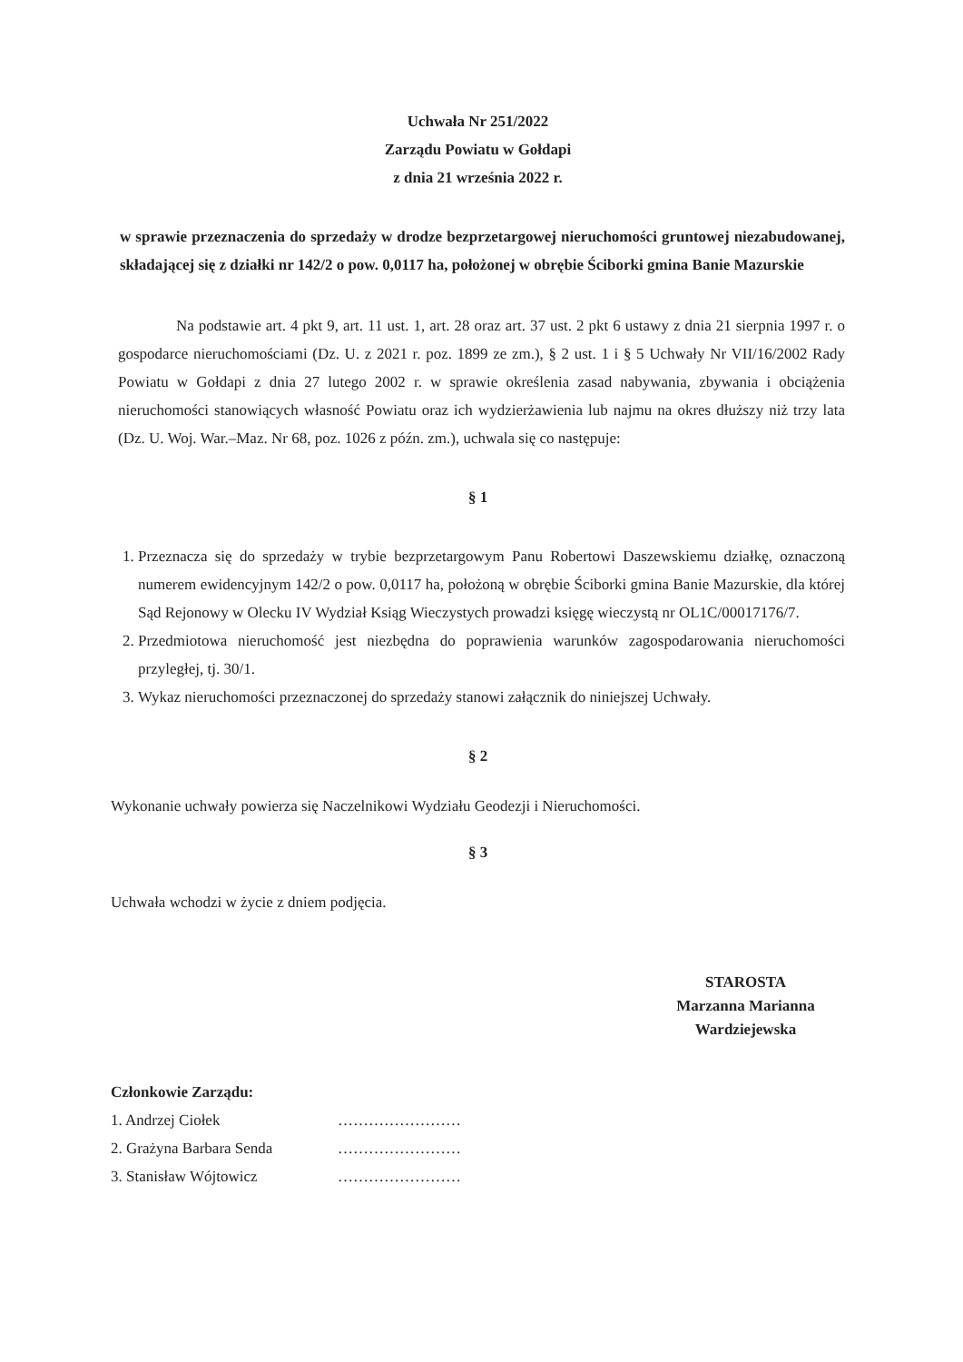Uchwała Nr 251/2022
Zarządu Powiatu w Gołdapi
z dnia 21 września 2022 r.
w sprawie przeznaczenia do sprzedaży w drodze bezprzetargowej nieruchomości gruntowej niezabudowanej, składającej się z działki nr 142/2 o pow. 0,0117 ha, położonej w obrębie Ściborki gmina Banie Mazurskie
Na podstawie art. 4 pkt 9, art. 11 ust. 1, art. 28 oraz art. 37 ust. 2 pkt 6 ustawy z dnia 21 sierpnia 1997 r. o gospodarce nieruchomościami (Dz. U. z 2021 r. poz. 1899 ze zm.), § 2 ust. 1 i § 5 Uchwały Nr VII/16/2002 Rady Powiatu w Gołdapi z dnia 27 lutego 2002 r. w sprawie określenia zasad nabywania, zbywania i obciążenia nieruchomości stanowiących własność Powiatu oraz ich wydzierżawienia lub najmu na okres dłuższy niż trzy lata (Dz. U. Woj. War.–Maz. Nr 68, poz. 1026 z późn. zm.), uchwala się co następuje:
§ 1
1. Przeznacza się do sprzedaży w trybie bezprzetargowym Panu Robertowi Daszewskiemu działkę, oznaczoną numerem ewidencyjnym 142/2 o pow. 0,0117 ha, położoną w obrębie Ściborki gmina Banie Mazurskie, dla której Sąd Rejonowy w Olecku IV Wydział Ksiąg Wieczystych prowadzi księgę wieczystą nr OL1C/00017176/7.
2. Przedmiotowa nieruchomość jest niezbędna do poprawienia warunków zagospodarowania nieruchomości przyległej, tj. 30/1.
3. Wykaz nieruchomości przeznaczonej do sprzedaży stanowi załącznik do niniejszej Uchwały.
§ 2
Wykonanie uchwały powierza się Naczelnikowi Wydziału Geodezji i Nieruchomości.
§ 3
Uchwała wchodzi w życie z dniem podjęcia.
STAROSTA
Marzanna Marianna
Wardziejewska
Członkowie Zarządu:
1. Andrzej Ciołek ……………………
2. Grażyna Barbara Senda ……………………
3. Stanisław Wójtowicz ……………………